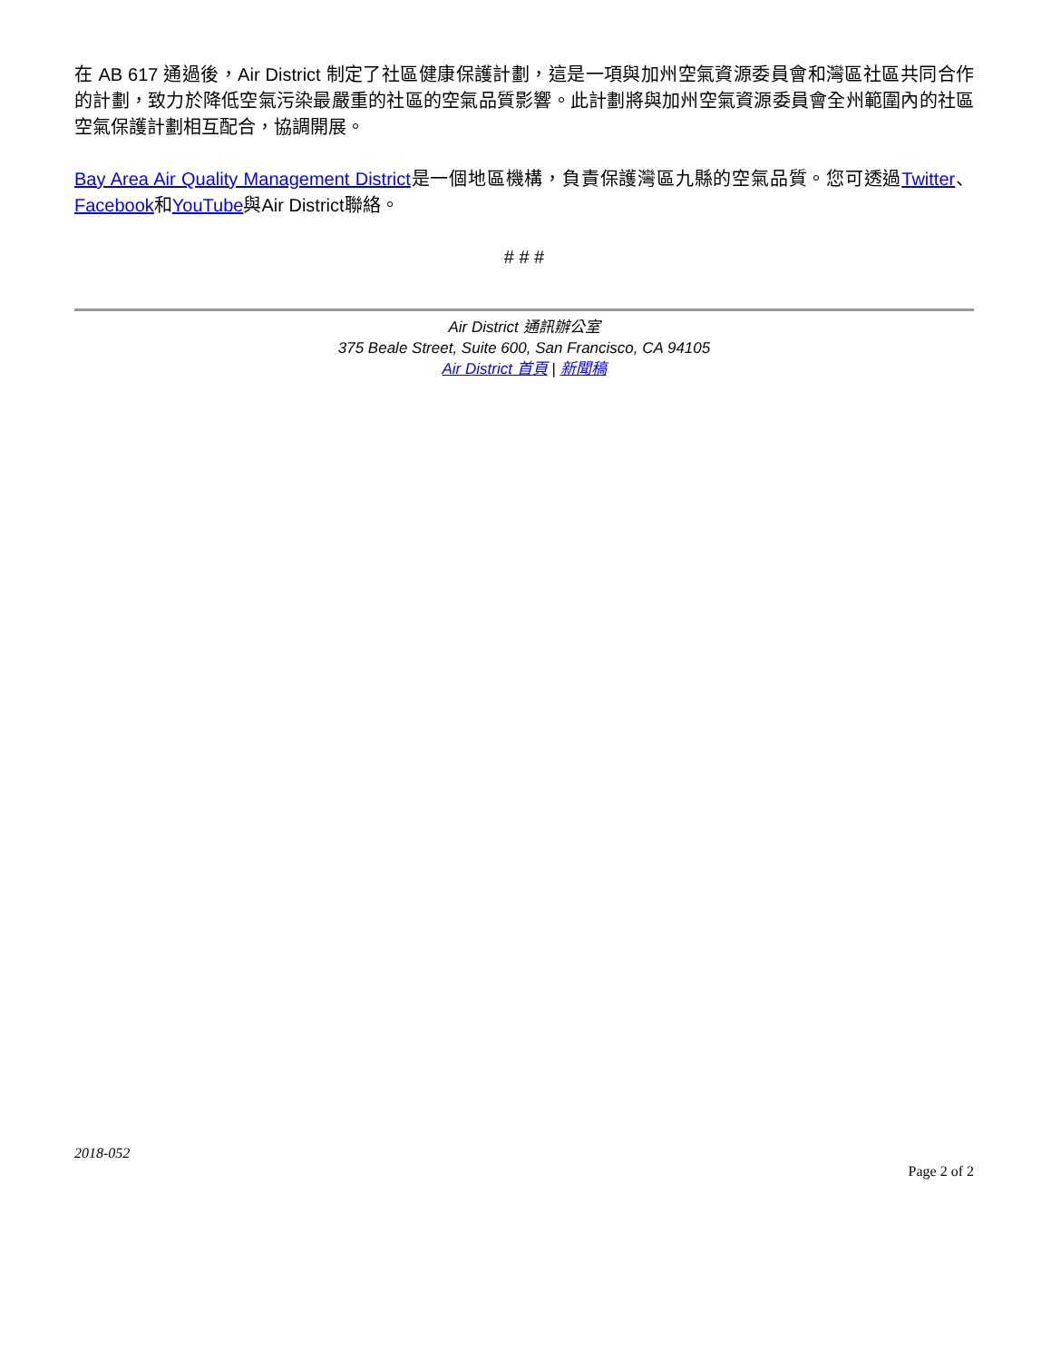在 AB 617 通過後，Air District 制定了社區健康保護計劃，這是一項與加州空氣資源委員會和灣區社區共同合作的計劃，致力於降低空氣污染最嚴重的社區的空氣品質影響。此計劃將與加州空氣資源委員會全州範圍內的社區空氣保護計劃相互配合，協調開展。
Bay Area Air Quality Management District是一個地區機構，負責保護灣區九縣的空氣品質。您可透過Twitter、Facebook和YouTube與Air District聯絡。
# # #
Air District 通訊辦公室
375 Beale Street, Suite 600, San Francisco, CA 94105
Air District 首頁 | 新聞稿
2018-052
Page 2 of 2